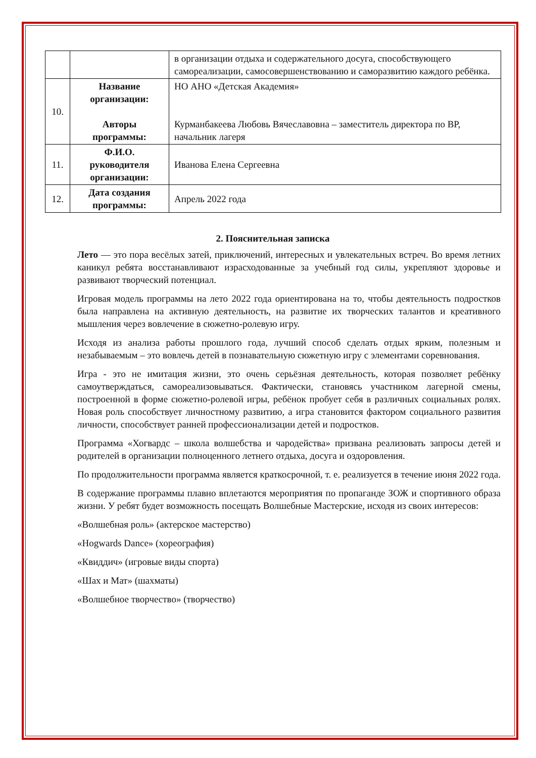| | | в организации отдыха и содержательного досуга, способствующего самореализации, самосовершенствованию и саморазвитию каждого ребёнка. |
| 10. | Название организации: Авторы программы: | НО АНО «Детская Академия» Курманбакеева Любовь Вячеславовна – заместитель директора по ВР, начальник лагеря |
| 11. | Ф.И.О. руководителя организации: | Иванова Елена Сергеевна |
| 12. | Дата создания программы: | Апрель 2022 года |
2. Пояснительная записка
Лето — это пора весёлых затей, приключений, интересных и увлекательных встреч. Во время летних каникул ребята восстанавливают израсходованные за учебный год силы, укрепляют здоровье и развивают творческий потенциал.
Игровая модель программы на лето 2022 года ориентирована на то, чтобы деятельность подростков была направлена на активную деятельность, на развитие их творческих талантов и креативного мышления через вовлечение в сюжетно-ролевую игру.
Исходя из анализа работы прошлого года, лучший способ сделать отдых ярким, полезным и незабываемым – это вовлечь детей в познавательную сюжетную игру с элементами соревнования.
Игра - это не имитация жизни, это очень серьёзная деятельность, которая позволяет ребёнку самоутверждаться, самореализовываться. Фактически, становясь участником лагерной смены, построенной в форме сюжетно-ролевой игры, ребёнок пробует себя в различных социальных ролях. Новая роль способствует личностному развитию, а игра становится фактором социального развития личности, способствует ранней профессионализации детей и подростков.
Программа «Хогвардс – школа волшебства и чародейства» призвана реализовать запросы детей и родителей в организации полноценного летнего отдыха, досуга и оздоровления.
По продолжительности программа является краткосрочной, т. е. реализуется в течение июня 2022 года.
В содержание программы плавно вплетаются мероприятия по пропаганде ЗОЖ и спортивного образа жизни. У ребят будет возможность посещать Волшебные Мастерские, исходя из своих интересов:
«Волшебная роль» (актерское мастерство)
«Hogwards Dance» (хореография)
«Квиддич» (игровые виды спорта)
«Шах и Мат» (шахматы)
«Волшебное творчество» (творчество)